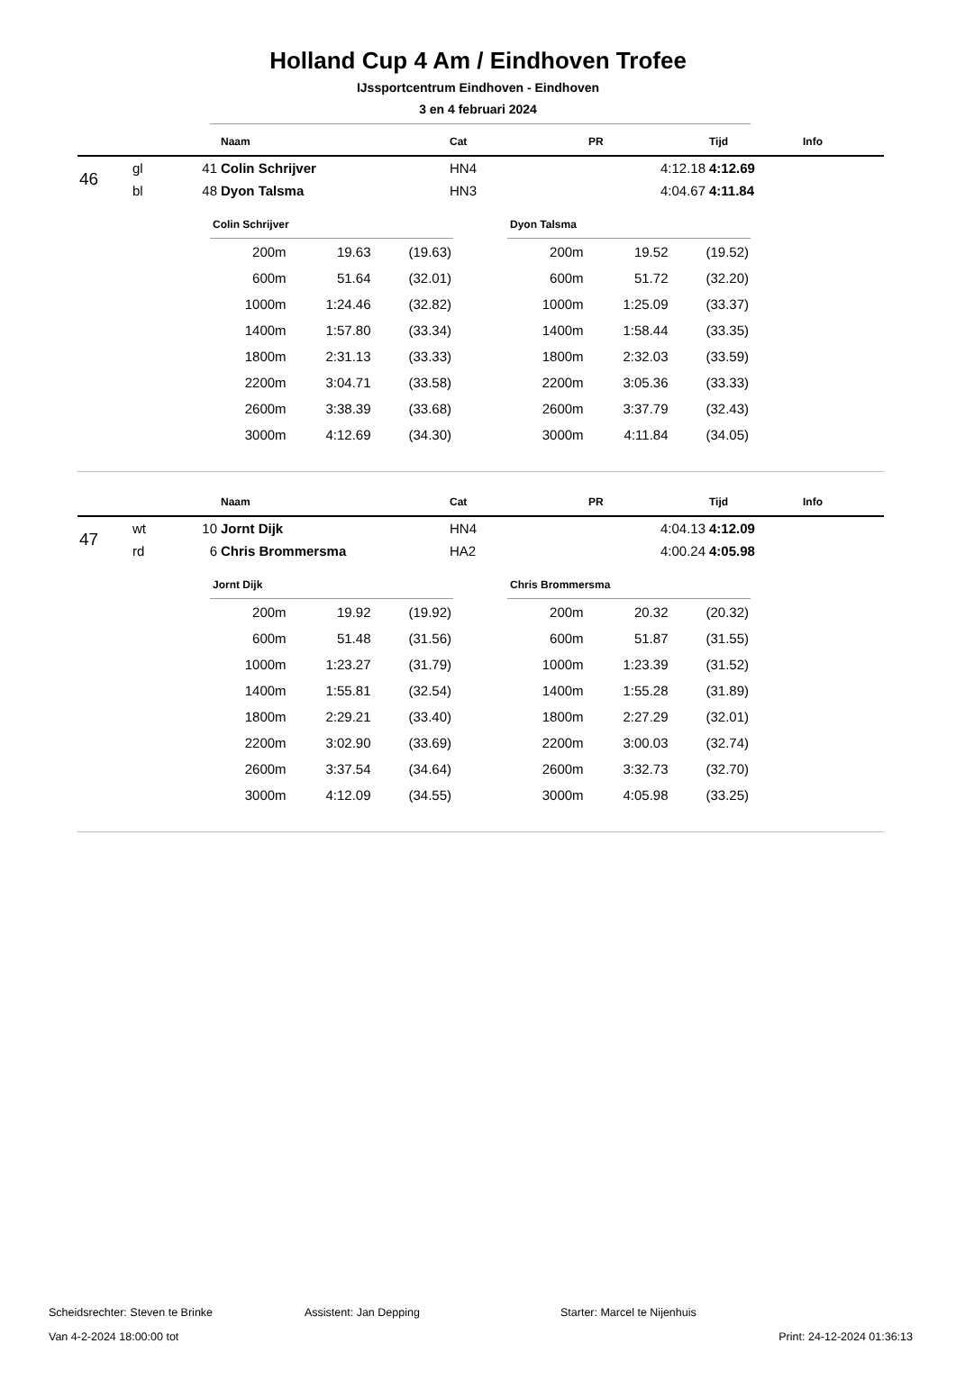Holland Cup 4 Am / Eindhoven Trofee
IJssportcentrum Eindhoven - Eindhoven
3 en 4 februari 2024
| | | | Naam | Cat | PR | Tijd | Info |
| --- | --- | --- | --- | --- | --- | --- | --- |
| 46 | gl | 41 | Colin Schrijver | HN4 | 4:12.18 | 4:12.69 | |
| | bl | 48 | Dyon Talsma | HN3 | 4:04.67 | 4:11.84 | |
Colin Schrijver
| 200m | 19.63 | (19.63) |
| 600m | 51.64 | (32.01) |
| 1000m | 1:24.46 | (32.82) |
| 1400m | 1:57.80 | (33.34) |
| 1800m | 2:31.13 | (33.33) |
| 2200m | 3:04.71 | (33.58) |
| 2600m | 3:38.39 | (33.68) |
| 3000m | 4:12.69 | (34.30) |
Dyon Talsma
| 200m | 19.52 | (19.52) |
| 600m | 51.72 | (32.20) |
| 1000m | 1:25.09 | (33.37) |
| 1400m | 1:58.44 | (33.35) |
| 1800m | 2:32.03 | (33.59) |
| 2200m | 3:05.36 | (33.33) |
| 2600m | 3:37.79 | (32.43) |
| 3000m | 4:11.84 | (34.05) |
| | | | Naam | Cat | PR | Tijd | Info |
| --- | --- | --- | --- | --- | --- | --- | --- |
| 47 | wt | 10 | Jornt Dijk | HN4 | 4:04.13 | 4:12.09 | |
| | rd | 6 | Chris Brommersma | HA2 | 4:00.24 | 4:05.98 | |
Jornt Dijk
| 200m | 19.92 | (19.92) |
| 600m | 51.48 | (31.56) |
| 1000m | 1:23.27 | (31.79) |
| 1400m | 1:55.81 | (32.54) |
| 1800m | 2:29.21 | (33.40) |
| 2200m | 3:02.90 | (33.69) |
| 2600m | 3:37.54 | (34.64) |
| 3000m | 4:12.09 | (34.55) |
Chris Brommersma
| 200m | 20.32 | (20.32) |
| 600m | 51.87 | (31.55) |
| 1000m | 1:23.39 | (31.52) |
| 1400m | 1:55.28 | (31.89) |
| 1800m | 2:27.29 | (32.01) |
| 2200m | 3:00.03 | (32.74) |
| 2600m | 3:32.73 | (32.70) |
| 3000m | 4:05.98 | (33.25) |
Scheidsrechter: Steven te Brinke Assistent: Jan Depping Starter: Marcel te Nijenhuis
Van 4-2-2024 18:00:00 tot Print: 24-12-2024 01:36:13